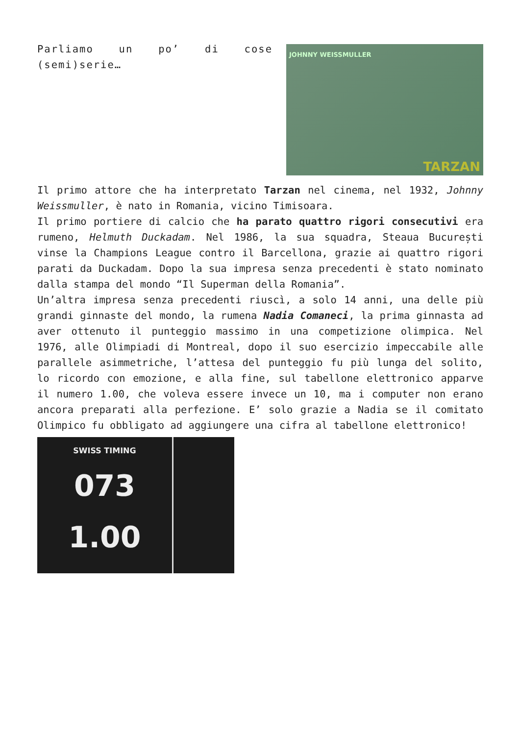Parliamo un po’ di cose (semi)serie…
JOHNNY WEISSMULLER
TARZAN
Il primo attore che ha interpretato Tarzan nel cinema, nel 1932, Johnny Weissmuller, è nato in Romania, vicino Timisoara.
Il primo portiere di calcio che ha parato quattro rigori consecutivi era rumeno, Helmuth Duckadam. Nel 1986, la sua squadra, Steaua București vinse la Champions League contro il Barcellona, grazie ai quattro rigori parati da Duckadam. Dopo la sua impresa senza precedenti è stato nominato dalla stampa del mondo “Il Superman della Romania”.
Un’altra impresa senza precedenti riuscì, a solo 14 anni, una delle più grandi ginnaste del mondo, la rumena Nadia Comaneci, la prima ginnasta ad aver ottenuto il punteggio massimo in una competizione olimpica. Nel 1976, alle Olimpiadi di Montreal, dopo il suo esercizio impeccabile alle parallele asimmetriche, l’attesa del punteggio fu più lunga del solito, lo ricordo con emozione, e alla fine, sul tabellone elettronico apparve il numero 1.00, che voleva essere invece un 10, ma i computer non erano ancora preparati alla perfezione. E’ solo grazie a Nadia se il comitato Olimpico fu obbligato ad aggiungere una cifra al tabellone elettronico!
SWISS TIMING
073
1.00